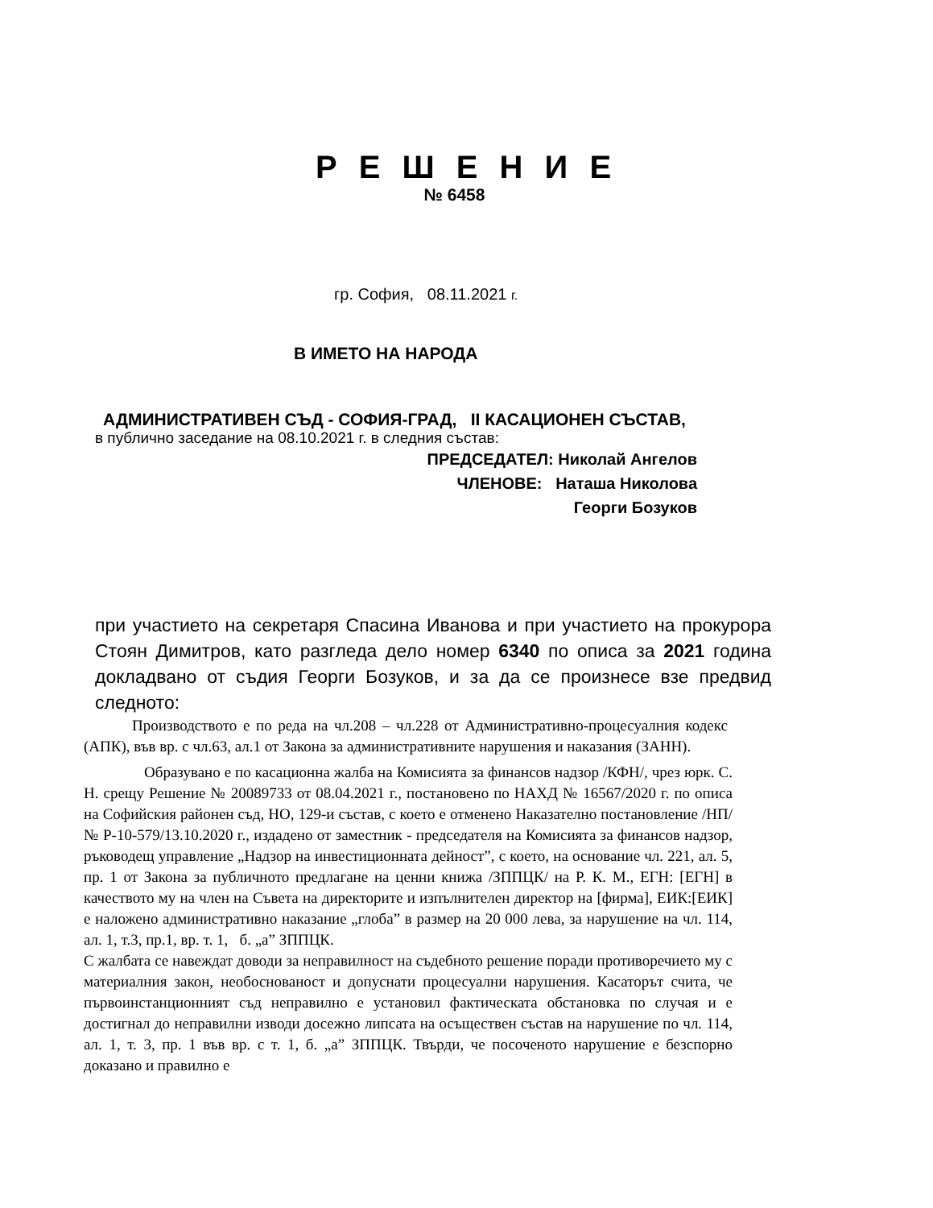Р Е Ш Е Н И Е
№ 6458
гр. София, 08.11.2021 г.
В ИМЕТО НА НАРОДА
АДМИНИСТРАТИВЕН СЪД - СОФИЯ-ГРАД, II КАСАЦИОНЕН СЪСТАВ,
в публично заседание на 08.10.2021 г. в следния състав:
ПРЕДСЕДАТЕЛ: Николай Ангелов
ЧЛЕНОВЕ: Наташа Николова
Георги Бозуков
при участието на секретаря Спасина Иванова и при участието на прокурора Стоян Димитров, като разгледа дело номер 6340 по описа за 2021 година докладвано от съдия Георги Бозуков, и за да се произнесе взе предвид следното:
Производството е по реда на чл.208 – чл.228 от Административно-процесуалния кодекс (АПК), във вр. с чл.63, ал.1 от Закона за административните нарушения и наказания (ЗАНН).
Образувано е по касационна жалба на Комисията за финансов надзор /КФН/, чрез юрк. С. Н. срещу Решение № 20089733 от 08.04.2021 г., постановено по НАХД № 16567/2020 г. по описа на Софийския районен съд, НО, 129-и състав, с което е отменено Наказателно постановление /НП/ № Р-10-579/13.10.2020 г., издадено от заместник - председателя на Комисията за финансов надзор, ръководещ управление „Надзор на инвестиционната дейност”, с което, на основание чл. 221, ал. 5, пр. 1 от Закона за публичното предлагане на ценни книжа /ЗППЦК/ на Р. К. М., ЕГН: [ЕГН] в качеството му на член на Съвета на директорите и изпълнителен директор на [фирма], ЕИК:[ЕИК] е наложено административно наказание „глоба” в размер на 20 000 лева, за нарушение на чл. 114, ал. 1, т.3, пр.1, вр. т. 1, б. „а” ЗППЦК.
С жалбата се навеждат доводи за неправилност на съдебното решение поради противоречието му с материалния закон, необоснованост и допуснати процесуални нарушения. Касаторът счита, че първоинстанционният съд неправилно е установил фактическата обстановка по случая и е достигнал до неправилни изводи досежно липсата на осъществен състав на нарушение по чл. 114, ал. 1, т. 3, пр. 1 във вр. с т. 1, б. „а” ЗППЦК. Твърди, че посоченото нарушение е безспорно доказано и правилно е